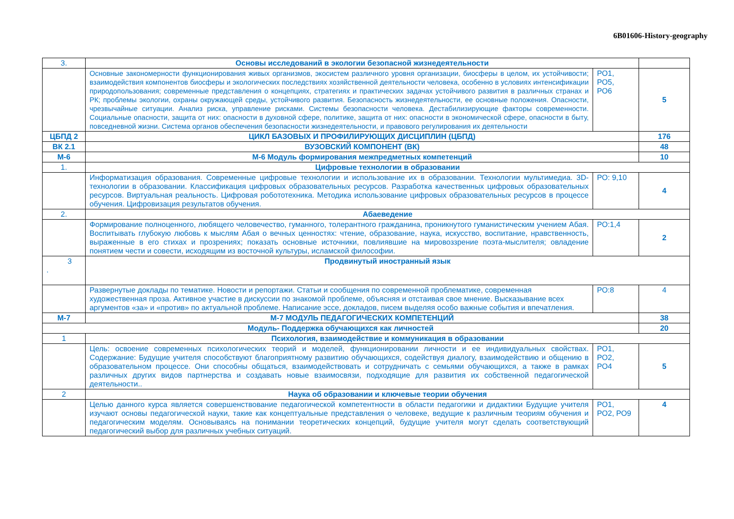6B01606-History-geography
| 3. | Основы исследований в экологии безопасной жизнедеятельности | | |
| | Основные закономерности функционирования живых организмов, экосистем различного уровня организации, биосферы в целом, их устойчивости; взаимодействия компонентов биосферы и экологических последствиях хозяйственной деятельности человека, особенно в условиях интенсификации природопользования; современные представления о концепциях, стратегиях и практических задачах устойчивого развития в различных странах и РК; проблемы экологии, охраны окружающей среды, устойчивого развития. Безопасность жизнедеятельности, ее основные положения. Опасности, чрезвычайные ситуации. Анализ риска, управление рисками. Системы безопасности человека. Дестабилизирующие факторы современности. Социальные опасности, защита от них: опасности в духовной сфере, политике, защита от них: опасности в экономической сфере, опасности в быту, повседневной жизни. Система органов обеспечения безопасности жизнедеятельности, и правового регулирования их деятельности | РО1, РО5, РО6 | 5 |
| ЦБПД 2 | ЦИКЛ БАЗОВЫХ И ПРОФИЛИРУЮЩИХ ДИСЦИПЛИН (ЦБПД) | | 176 |
| ВК 2.1 | ВУЗОВСКИЙ КОМПОНЕНТ (ВК) | | 48 |
| М-6 | М-6 Модуль формирования межпредметных компетенций | | 10 |
| 1. | Цифровые технологии в образовании | | |
| | Информатизация образования. Современные цифровые технологии и использование их в образовании. Технологии мультимедиа. 3D-технологии в образовании. Классификация цифровых образовательных ресурсов. Разработка качественных цифровых образовательных ресурсов. Виртуальная реальность. Цифровая робототехника. Методика использование цифровых образовательных ресурсов в процессе обучения. Цифровизация результатов обучения. | РО: 9,10 | 4 |
| 2. | Абаеведение | | |
| | Формирование полноценного, любящего человечество, гуманного, толерантного гражданина, проникнутого гуманистическим учением Абая. Воспитывать глубокую любовь к мыслям Абая о вечных ценностях: чтение, образование, наука, искусство, воспитание, нравственность, выраженные в его стихах и прозрениях; показать основные источники, повлиявшие на мировоззрение поэта-мыслителя; овладение понятием чести и совести, исходящим из восточной культуры, исламской философии. | РО:1,4 | 2 |
| 3 . | Продвинутый иностранный язык | | |
| | Развернутые доклады по тематике. Новости и репортажи. Статьи и сообщения по современной проблематике, современная художественная проза. Активное участие в дискуссии по знакомой проблеме, объясняя и отстаивая свое мнение. Высказывание всех аргументов «за» и «против» по актуальной проблеме. Написание эссе, докладов, писем выделяя особо важные события и впечатления. | РО:8 | 4 |
| М-7 | М-7 МОДУЛЬ ПЕДАГОГИЧЕСКИХ КОМПЕТЕНЦИЙ | | 38 |
| Модуль- Поддержка обучающихся как личностей | | | 20 |
| 1 | Психология, взаимодействие и коммуникация в образовании | | |
| | Цель: освоение современных психологических теорий и моделей, функционировании личности и ее индивидуальных свойствах. Содержание: Будущие учителя способствуют благоприятному развитию обучающихся, содействуя диалогу, взаимодействию и общению в образовательном процессе. Они способны общаться, взаимодействовать и сотрудничать с семьями обучающихся, а также в рамках различных других видов партнерства и создавать новые взаимосвязи, подходящие для развития их собственной педагогической деятельности.. | РО1, РО2, РО4 | 5 |
| 2 | Наука об образовании и ключевые теории обучения | | |
| | Целью данного курса является совершенствование педагогической компетентности в области педагогики и дидактики Будущие учителя изучают основы педагогической науки, такие как концептуальные представления о человеке, ведущие к различным теориям обучения и педагогическим моделям. Основываясь на понимании теоретических концепций, будущие учителя могут сделать соответствующий педагогический выбор для различных учебных ситуаций. | РО1, РО2, РО9 | 4 |